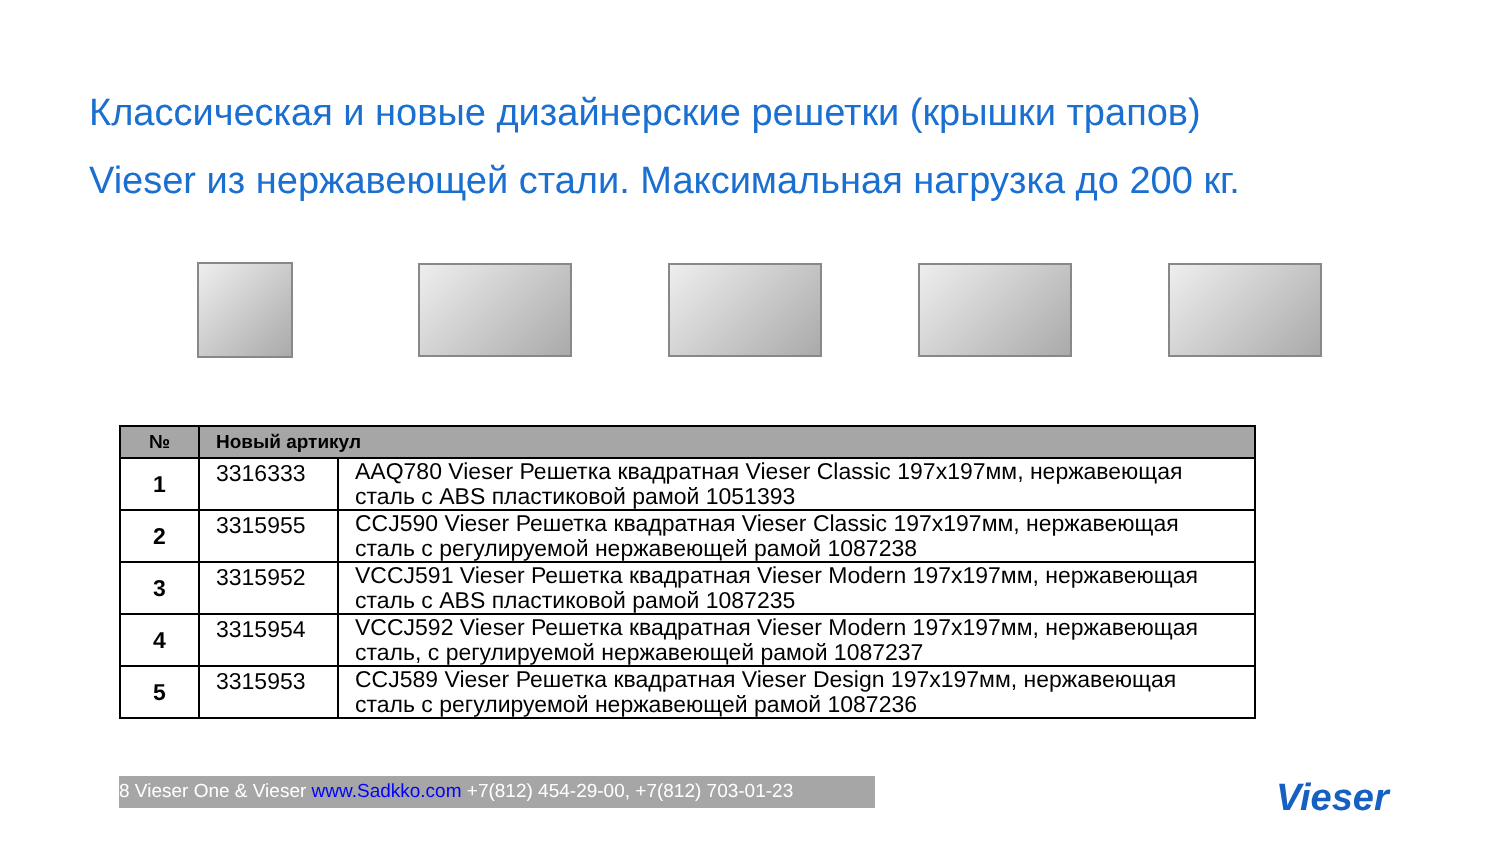Классическая и новые дизайнерские решетки (крышки трапов)
Vieser из нержавеющей стали. Максимальная нагрузка до 200 кг.
| № | Новый артикул | |
| --- | --- | --- |
| 1 | 3316333 | AAQ780 Vieser Решетка квадратная Vieser Classic 197x197мм, нержавеющая сталь с ABS пластиковой рамой 1051393 |
| 2 | 3315955 | CCJ590 Vieser Решетка квадратная Vieser Classic 197x197мм, нержавеющая сталь с регулируемой нержавеющей рамой 1087238 |
| 3 | 3315952 | VCCJ591 Vieser Решетка квадратная Vieser Modern 197x197мм, нержавеющая сталь с ABS пластиковой рамой 1087235 |
| 4 | 3315954 | VCCJ592 Vieser Решетка квадратная Vieser Modern 197x197мм, нержавеющая сталь, с регулируемой нержавеющей рамой 1087237 |
| 5 | 3315953 | CCJ589 Vieser Решетка квадратная Vieser Design 197x197мм, нержавеющая сталь с регулируемой нержавеющей рамой 1087236 |
8 Vieser One & Vieser www.Sadkko.com +7(812) 454-29-00, +7(812) 703-01-23
Vieser